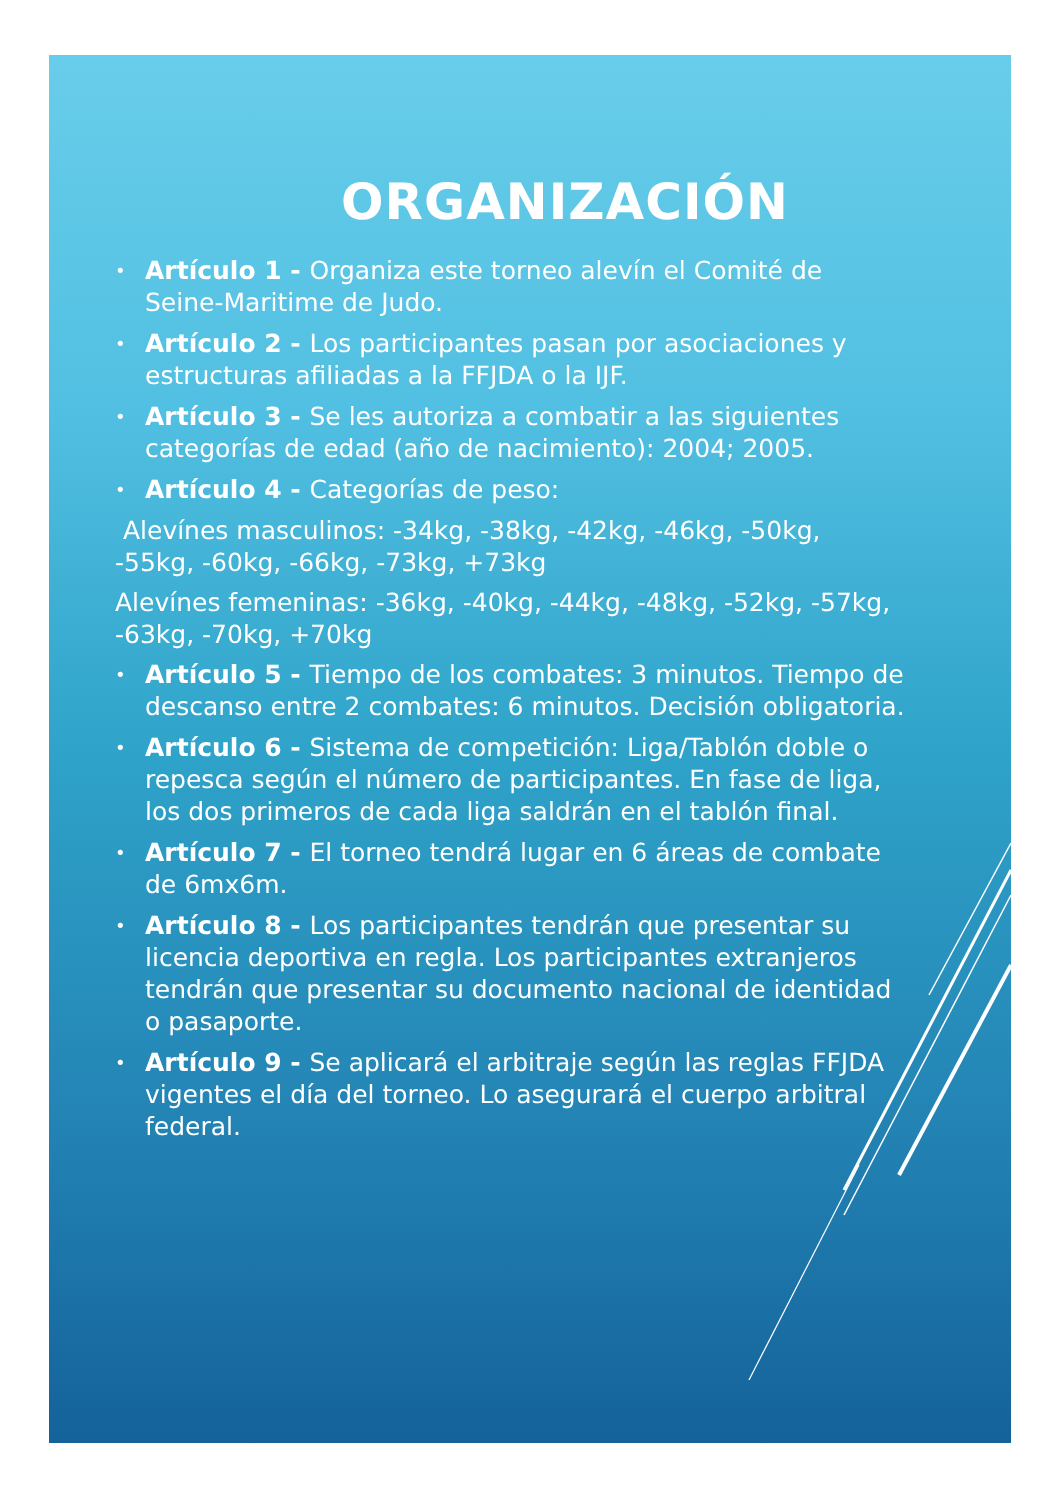ORGANIZACIÓN
• Artículo 1 - Organiza este torneo alevín el Comité de Seine-Maritime de Judo.
• Artículo 2 - Los participantes pasan por asociaciones y estructuras afiliadas a la FFJDA o la IJF.
• Artículo 3 - Se les autoriza a combatir a las siguientes categorías de edad (año de nacimiento): 2004; 2005.
• Artículo 4 - Categorías de peso:
Alevínes masculinos: -34kg, -38kg, -42kg, -46kg, -50kg, -55kg, -60kg, -66kg, -73kg, +73kg
Alevínes femeninas: -36kg, -40kg, -44kg, -48kg, -52kg, -57kg, -63kg, -70kg, +70kg
• Artículo 5 - Tiempo de los combates: 3 minutos. Tiempo de descanso entre 2 combates: 6 minutos. Decisión obligatoria.
• Artículo 6 - Sistema de competición: Liga/Tablón doble o repesca según el número de participantes. En fase de liga, los dos primeros de cada liga saldrán en el tablón final.
• Artículo 7 - El torneo tendrá lugar en 6 áreas de combate de 6mx6m.
• Artículo 8 - Los participantes tendrán que presentar su licencia deportiva en regla. Los participantes extranjeros tendrán que presentar su documento nacional de identidad o pasaporte.
• Artículo 9 - Se aplicará el arbitraje según las reglas FFJDA vigentes el día del torneo. Lo asegurará el cuerpo arbitral federal.